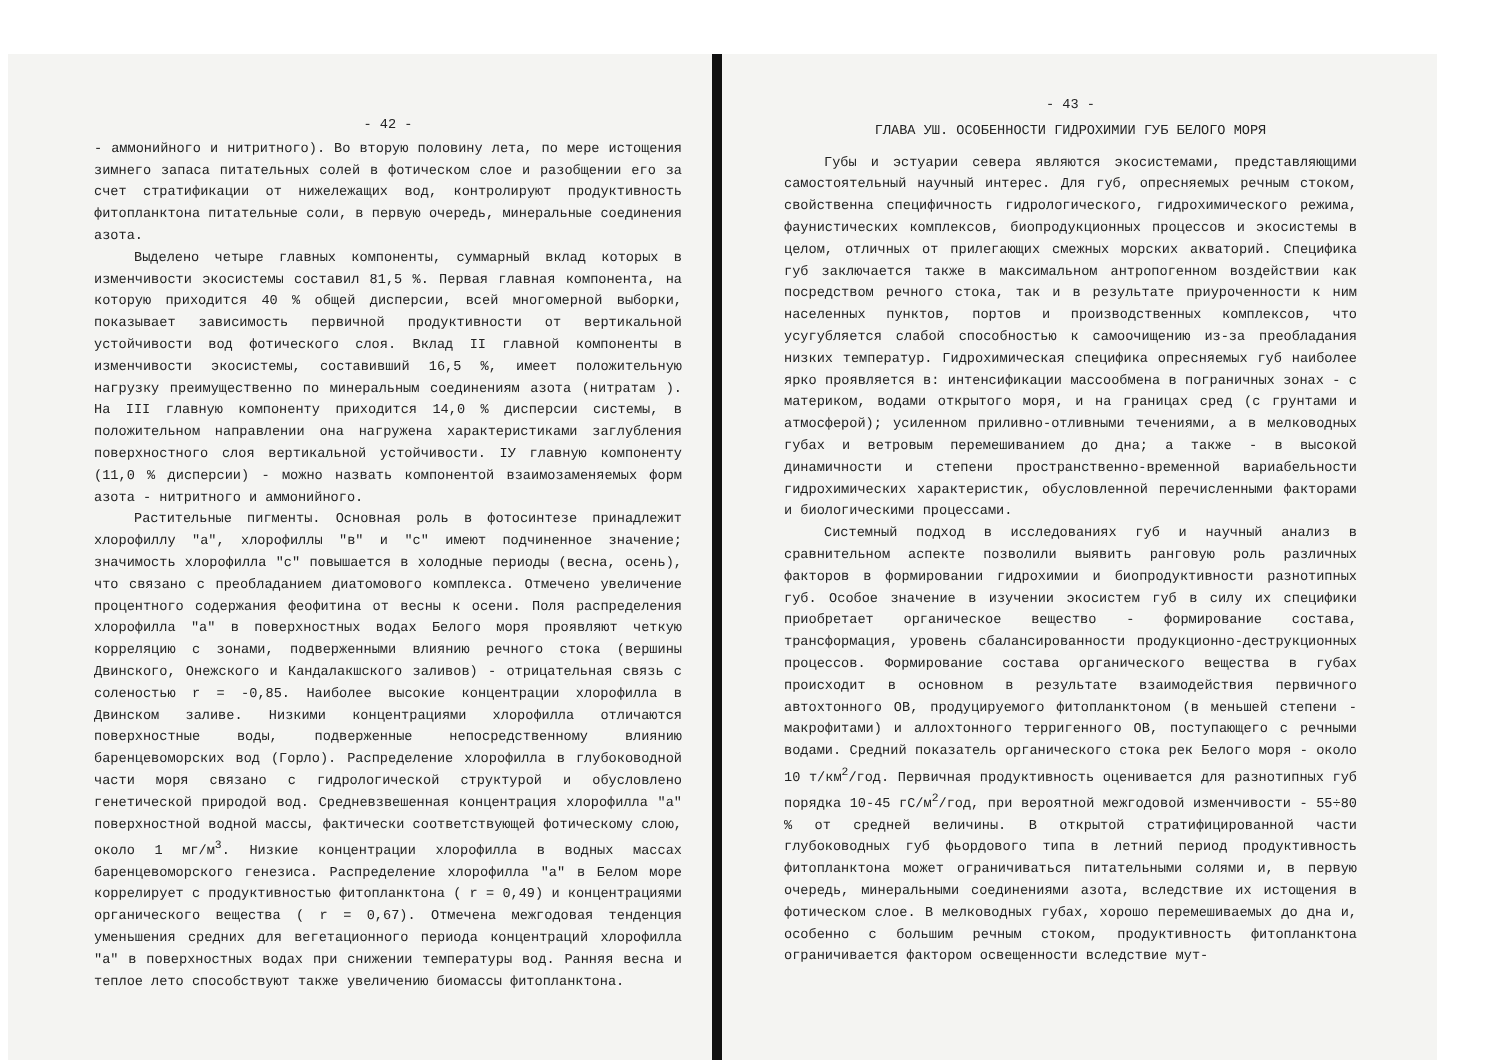- 42 -
- аммонийного и нитритного). Во вторую половину лета, по мере истощения зимнего запаса питательных солей в фотическом слое и разобщении его за счет стратификации от нижележащих вод, контролируют продуктивность фитопланктона питательные соли, в первую очередь, минеральные соединения азота.
Выделено четыре главных компоненты, суммарный вклад которых в изменчивости экосистемы составил 81,5 %. Первая главная компонента, на которую приходится 40 % общей дисперсии, всей многомерной выборки, показывает зависимость первичной продуктивности от вертикальной устойчивости вод фотического слоя. Вклад II главной компоненты в изменчивости экосистемы, составивший 16,5 %, имеет положительную нагрузку преимущественно по минеральным соединениям азота (нитратам ). На III главную компоненту приходится 14,0 % дисперсии системы, в положительном направлении она нагружена характеристиками заглубления поверхностного слоя вертикальной устойчивости. IУ главную компоненту (11,0 % дисперсии) - можно назвать компонентой взаимозаменяемых форм азота - нитритного и аммонийного.
Растительные пигменты. Основная роль в фотосинтезе принадлежит хлорофиллу "а", хлорофиллы "в" и "с" имеют подчиненное значение; значимость хлорофилла "с" повышается в холодные периоды (весна, осень), что связано с преобладанием диатомового комплекса. Отмечено увеличение процентного содержания феофитина от весны к осени. Поля распределения хлорофилла "а" в поверхностных водах Белого моря проявляют четкую корреляцию с зонами, подверженными влиянию речного стока (вершины Двинского, Онежского и Кандалакшского заливов) - отрицательная связь с соленостью r = -0,85. Наиболее высокие концентрации хлорофилла в Двинском заливе. Низкими концентрациями хлорофилла отличаются поверхностные воды, подверженные непосредственному влиянию баренцевоморских вод (Горло). Распределение хлорофилла в глубоководной части моря связано с гидрологической структурой и обусловлено генетической природой вод. Средневзвешенная концентрация хлорофилла "а" поверхностной водной массы, фактически соответствующей фотическому слою, около 1 мг/м<sup>3</sup>. Низкие концентрации хлорофилла в водных массах баренцевоморского генезиса. Распределение хлорофилла "а" в Белом море коррелирует с продуктивностью фитопланктона ( r = 0,49) и концентрациями органического вещества ( r = 0,67). Отмечена межгодовая тенденция уменьшения средних для вегетационного периода концентраций хлорофилла "а" в поверхностных водах при снижении температуры вод. Ранняя весна и теплое лето способствуют также увеличению биомассы фитопланктона.
- 43 -
ГЛАВА УШ. ОСОБЕННОСТИ ГИДРОХИМИИ ГУБ БЕЛОГО МОРЯ
Губы и эстуарии севера являются экосистемами, представляющими самостоятельный научный интерес. Для губ, опресняемых речным стоком, свойственна специфичность гидрологического, гидрохимического режима, фаунистических комплексов, биопродукционных процессов и экосистемы в целом, отличных от прилегающих смежных морских акваторий. Специфика губ заключается также в максимальном антропогенном воздействии как посредством речного стока, так и в результате приуроченности к ним населенных пунктов, портов и производственных комплексов, что усугубляется слабой способностью к самоочищению из-за преобладания низких температур. Гидрохимическая специфика опресняемых губ наиболее ярко проявляется в: интенсификации массообмена в пограничных зонах - с материком, водами открытого моря, и на границах сред (с грунтами и атмосферой); усиленном приливно-отливными течениями, а в мелководных губах и ветровым перемешиванием до дна; а также - в высокой динамичности и степени пространственно-временной вариабельности гидрохимических характеристик, обусловленной перечисленными факторами и биологическими процессами.
Системный подход в исследованиях губ и научный анализ в сравнительном аспекте позволили выявить ранговую роль различных факторов в формировании гидрохимии и биопродуктивности разнотипных губ. Особое значение в изучении экосистем губ в силу их специфики приобретает органическое вещество - формирование состава, трансформация, уровень сбалансированности продукционно-деструкционных процессов. Формирование состава органического вещества в губах происходит в основном в результате взаимодействия первичного автохтонного ОВ, продуцируемого фитопланктоном (в меньшей степени - макрофитами) и аллохтонного терригенного ОВ, поступающего с речными водами. Средний показатель органического стока рек Белого моря - около 10 т/км<sup>2</sup>/год. Первичная продуктивность оценивается для разнотипных губ порядка 10-45 гС/м<sup>2</sup>/год, при вероятной межгодовой изменчивости - 55÷80 % от средней величины. В открытой стратифицированной части глубоководных губ фьордового типа в летний период продуктивность фитопланктона может ограничиваться питательными солями и, в первую очередь, минеральными соединениями азота, вследствие их истощения в фотическом слое. В мелководных губах, хорошо перемешиваемых до дна и, особенно с большим речным стоком, продуктивность фитопланктона ограничивается фактором освещенности вследствие мут-